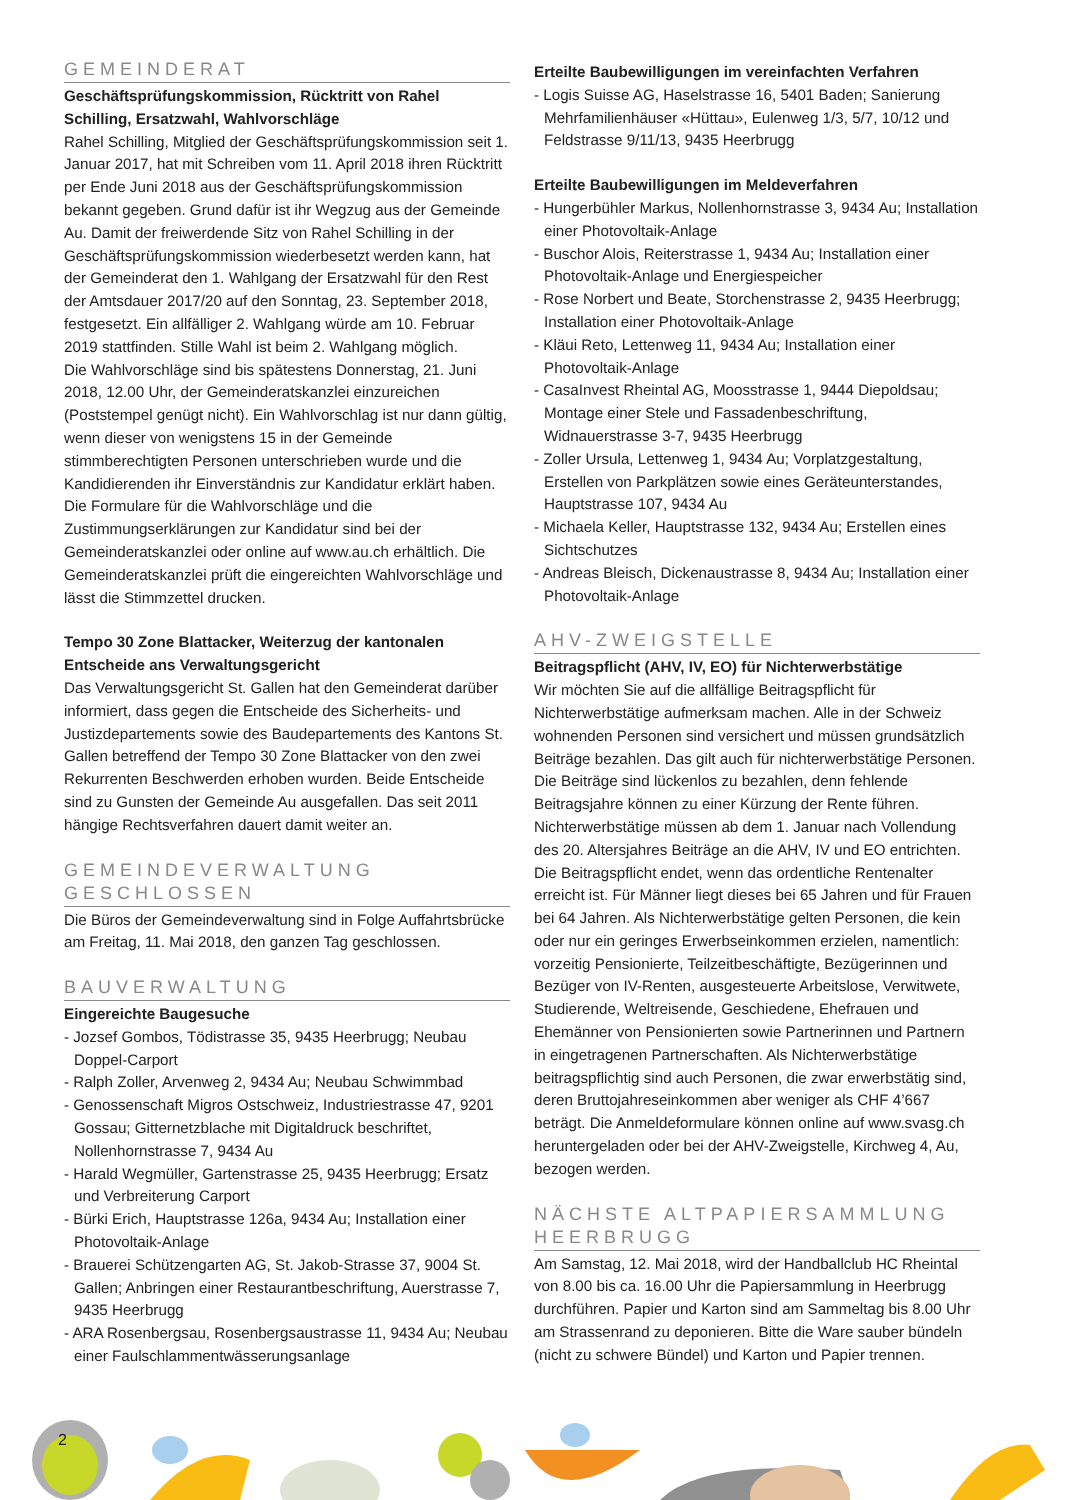GEMEINDERAT
Geschäftsprüfungskommission, Rücktritt von Rahel Schilling, Ersatzwahl, Wahlvorschläge
Rahel Schilling, Mitglied der Geschäftsprüfungskommission seit 1. Januar 2017, hat mit Schreiben vom 11. April 2018 ihren Rücktritt per Ende Juni 2018 aus der Geschäftsprüfungskommission bekannt gegeben. Grund dafür ist ihr Wegzug aus der Gemeinde Au. Damit der freiwerdende Sitz von Rahel Schilling in der Geschäftsprüfungskommission wiederbesetzt werden kann, hat der Gemeinderat den 1. Wahlgang der Ersatzwahl für den Rest der Amtsdauer 2017/20 auf den Sonntag, 23. September 2018, festgesetzt. Ein allfälliger 2. Wahlgang würde am 10. Februar 2019 stattfinden. Stille Wahl ist beim 2. Wahlgang möglich.
Die Wahlvorschläge sind bis spätestens Donnerstag, 21. Juni 2018, 12.00 Uhr, der Gemeinderatskanzlei einzureichen (Poststempel genügt nicht). Ein Wahlvorschlag ist nur dann gültig, wenn dieser von wenigstens 15 in der Gemeinde stimmberechtigten Personen unterschrieben wurde und die Kandidierenden ihr Einverständnis zur Kandidatur erklärt haben. Die Formulare für die Wahlvorschläge und die Zustimmungserklärungen zur Kandidatur sind bei der Gemeinderatskanzlei oder online auf www.au.ch erhältlich. Die Gemeinderatskanzlei prüft die eingereichten Wahlvorschläge und lässt die Stimmzettel drucken.
Tempo 30 Zone Blattacker, Weiterzug der kantonalen Entscheide ans Verwaltungsgericht
Das Verwaltungsgericht St. Gallen hat den Gemeinderat darüber informiert, dass gegen die Entscheide des Sicherheits- und Justizdepartements sowie des Baudepartements des Kantons St. Gallen betreffend der Tempo 30 Zone Blattacker von den zwei Rekurrenten Beschwerden erhoben wurden. Beide Entscheide sind zu Gunsten der Gemeinde Au ausgefallen. Das seit 2011 hängige Rechtsverfahren dauert damit weiter an.
GEMEINDEVERWALTUNG GESCHLOSSEN
Die Büros der Gemeindeverwaltung sind in Folge Auffahrtsbrücke am Freitag, 11. Mai 2018, den ganzen Tag geschlossen.
BAUVERWALTUNG
Eingereichte Baugesuche
- Jozsef Gombos, Tödistrasse 35, 9435 Heerbrugg; Neubau Doppel-Carport
- Ralph Zoller, Arvenweg 2, 9434 Au; Neubau Schwimmbad
- Genossenschaft Migros Ostschweiz, Industriestrasse 47, 9201 Gossau; Gitternetzblache mit Digitaldruck beschriftet, Nollenhornstrasse 7, 9434 Au
- Harald Wegmüller, Gartenstrasse 25, 9435 Heerbrugg; Ersatz und Verbreiterung Carport
- Bürki Erich, Hauptstrasse 126a, 9434 Au; Installation einer Photovoltaik-Anlage
- Brauerei Schützengarten AG, St. Jakob-Strasse 37, 9004 St. Gallen; Anbringen einer Restaurantbeschriftung, Auerstrasse 7, 9435 Heerbrugg
- ARA Rosenbergsau, Rosenbergsaustrasse 11, 9434 Au; Neubau einer Faulschlammentwässerungsanlage
Erteilte Baubewilligungen im vereinfachten Verfahren
- Logis Suisse AG, Haselstrasse 16, 5401 Baden; Sanierung Mehrfamilienhäuser «Hüttau», Eulenweg 1/3, 5/7, 10/12 und Feldstrasse 9/11/13, 9435 Heerbrugg
Erteilte Baubewilligungen im Meldeverfahren
- Hungerbühler Markus, Nollenhornstrasse 3, 9434 Au; Installation einer Photovoltaik-Anlage
- Buschor Alois, Reiterstrasse 1, 9434 Au; Installation einer Photovoltaik-Anlage und Energiespeicher
- Rose Norbert und Beate, Storchenstrasse 2, 9435 Heerbrugg; Installation einer Photovoltaik-Anlage
- Kläui Reto, Lettenweg 11, 9434 Au; Installation einer Photovoltaik-Anlage
- CasaInvest Rheintal AG, Moosstrasse 1, 9444 Diepoldsau; Montage einer Stele und Fassadenbeschriftung, Widnauerstrasse 3-7, 9435 Heerbrugg
- Zoller Ursula, Lettenweg 1, 9434 Au; Vorplatzgestaltung, Erstellen von Parkplätzen sowie eines Geräteunterstandes, Hauptstrasse 107, 9434 Au
- Michaela Keller, Hauptstrasse 132, 9434 Au; Erstellen eines Sichtschutzes
- Andreas Bleisch, Dickenaustrasse 8, 9434 Au; Installation einer Photovoltaik-Anlage
AHV-ZWEIGSTELLE
Beitragspflicht (AHV, IV, EO) für Nichterwerbstätige
Wir möchten Sie auf die allfällige Beitragspflicht für Nichterwerbstätige aufmerksam machen. Alle in der Schweiz wohnenden Personen sind versichert und müssen grundsätzlich Beiträge bezahlen. Das gilt auch für nichterwerbstätige Personen. Die Beiträge sind lückenlos zu bezahlen, denn fehlende Beitragsjahre können zu einer Kürzung der Rente führen. Nichterwerbstätige müssen ab dem 1. Januar nach Vollendung des 20. Altersjahres Beiträge an die AHV, IV und EO entrichten. Die Beitragspflicht endet, wenn das ordentliche Rentenalter erreicht ist. Für Männer liegt dieses bei 65 Jahren und für Frauen bei 64 Jahren. Als Nichterwerbstätige gelten Personen, die kein oder nur ein geringes Erwerbseinkommen erzielen, namentlich: vorzeitig Pensionierte, Teilzeitbeschäftigte, Bezügerinnen und Bezüger von IV-Renten, ausgesteuerte Arbeitslose, Verwitwete, Studierende, Weltreisende, Geschiedene, Ehefrauen und Ehemänner von Pensionierten sowie Partnerinnen und Partnern in eingetragenen Partnerschaften. Als Nichterwerbstätige beitragspflichtig sind auch Personen, die zwar erwerbstätig sind, deren Bruttojahreseinkommen aber weniger als CHF 4’667 beträgt. Die Anmeldeformulare können online auf www.svasg.ch heruntergeladen oder bei der AHV-Zweigstelle, Kirchweg 4, Au, bezogen werden.
NÄCHSTE ALTPAPIERSAMMLUNG HEERBRUGG
Am Samstag, 12. Mai 2018, wird der Handballclub HC Rheintal von 8.00 bis ca. 16.00 Uhr die Papiersammlung in Heerbrugg durchführen. Papier und Karton sind am Sammeltag bis 8.00 Uhr am Strassenrand zu deponieren. Bitte die Ware sauber bündeln (nicht zu schwere Bündel) und Karton und Papier trennen.
2